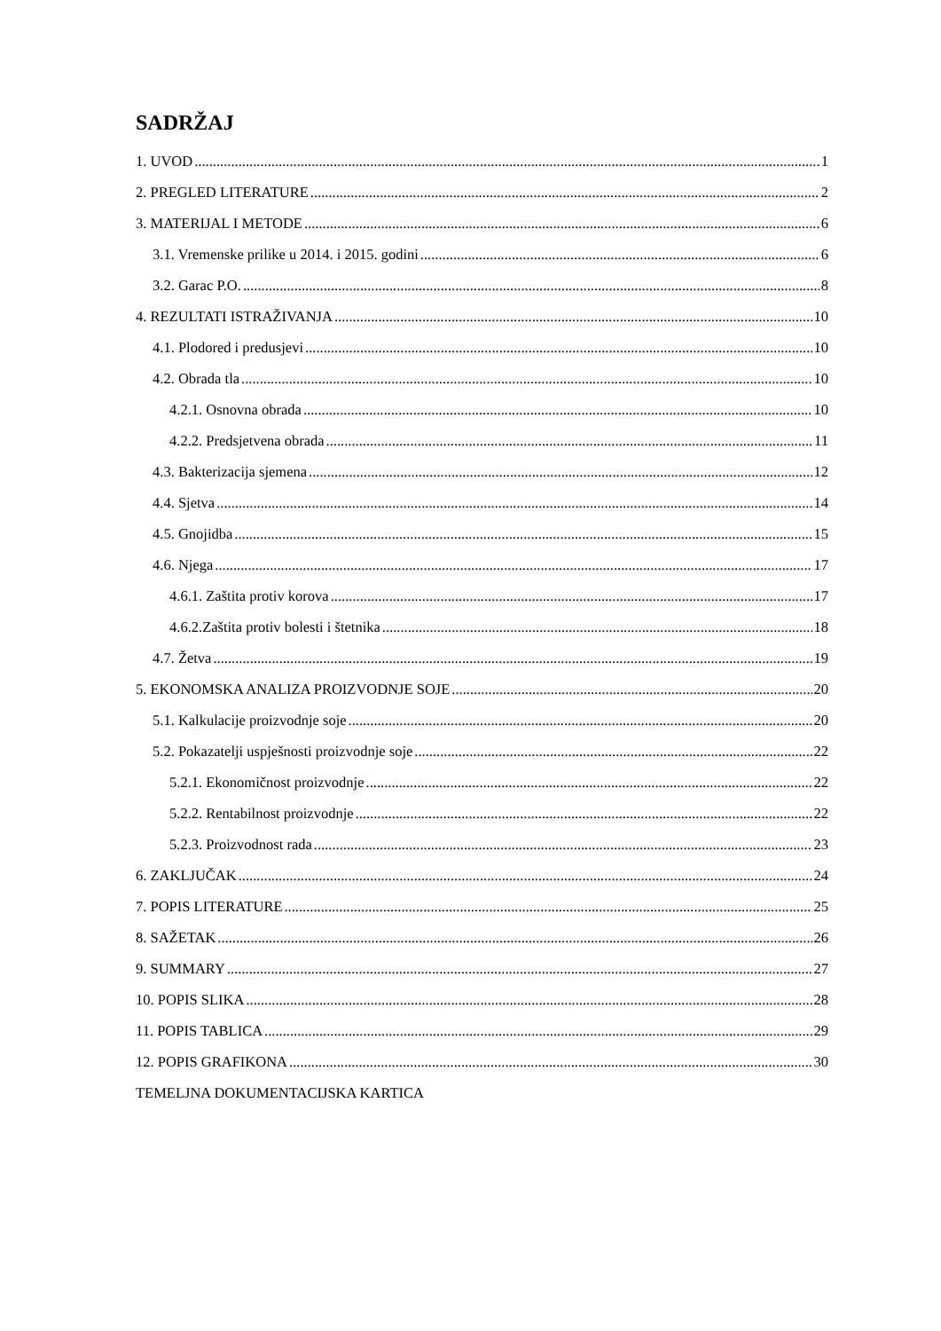SADRŽAJ
1. UVOD 1
2. PREGLED LITERATURE 2
3. MATERIJAL I METODE 6
3.1. Vremenske prilike u 2014. i 2015. godini 6
3.2. Garac P.O. 8
4. REZULTATI ISTRAŽIVANJA 10
4.1. Plodored i predusjevi 10
4.2. Obrada tla 10
4.2.1. Osnovna obrada 10
4.2.2. Predsjetvena obrada 11
4.3. Bakterizacija sjemena 12
4.4. Sjetva 14
4.5. Gnojidba 15
4.6. Njega 17
4.6.1. Zaštita protiv korova 17
4.6.2.Zaštita protiv bolesti i štetnika 18
4.7. Žetva 19
5. EKONOMSKA ANALIZA PROIZVODNJE SOJE 20
5.1. Kalkulacije proizvodnje soje 20
5.2. Pokazatelji uspješnosti proizvodnje soje 22
5.2.1. Ekonomičnost proizvodnje 22
5.2.2. Rentabilnost proizvodnje 22
5.2.3. Proizvodnost rada 23
6. ZAKLJUČAK 24
7. POPIS LITERATURE 25
8. SAŽETAK 26
9. SUMMARY 27
10. POPIS SLIKA 28
11. POPIS TABLICA 29
12. POPIS GRAFIKONA 30
TEMELJNA DOKUMENTACIJSKA KARTICA